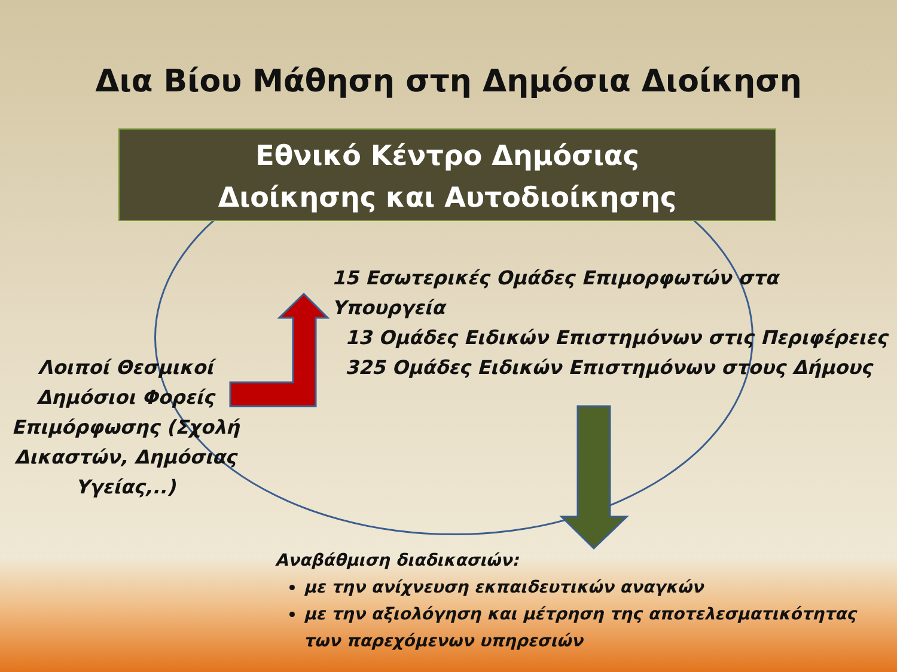Δια Βίου Μάθηση στη Δημόσια Διοίκηση
Εθνικό Κέντρο Δημόσιας
Διοίκησης και Αυτοδιοίκησης
15 Εσωτερικές Ομάδες Επιμορφωτών στα Υπουργεία
13 Ομάδες Ειδικών Επιστημόνων στις Περιφέρειες
325 Ομάδες Ειδικών Επιστημόνων στους Δήμους
Λοιποί Θεσμικοί Δημόσιοι Φορείς Επιμόρφωσης (Σχολή Δικαστών, Δημόσιας Υγείας,..)
Αναβάθμιση διαδικασιών:
με την ανίχνευση εκπαιδευτικών αναγκών
με την αξιολόγηση και μέτρηση της αποτελεσματικότητας των παρεχόμενων υπηρεσιών